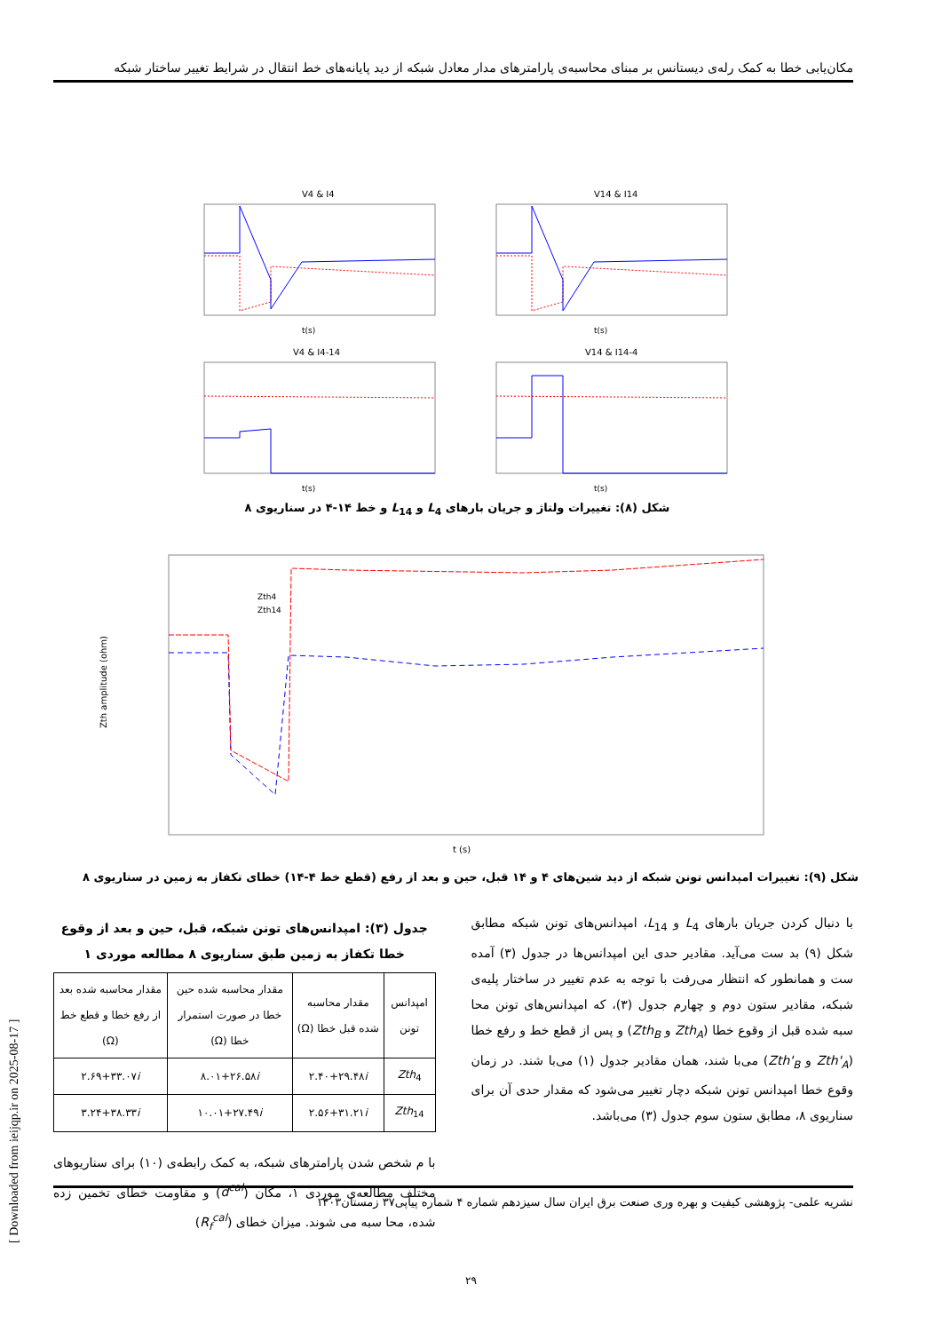مکان‌یابی خطا به کمک رله‌ی دیستانس بر مبنای محاسبه‌ی پارامترهای مدار معادل شبکه از دید پایانه‌های خط انتقال در شرایط تغییر ساختار شبکه
V4 & I4
t(s)
V14 & I14
t(s)
V4 & I4-14
t(s)
V14 & I14-4
t(s)
شکل (۸): تغییرات ولتاژ و جریان بارهای L<sub>4</sub> و L<sub>14</sub> و خط ۱۴-۴ در سناریوی ۸
Zth amplitude (ohm)
Zth4
Zth14
t (s)
شکل (۹): تغییرات امپدانس تونن شبکه از دید شین‌های ۴ و ۱۴ قبل، حین و بعد از رفع (قطع خط ۴-۱۴) خطای تکفاز به زمین در سناریوی ۸
با دنبال کردن جریان بارهای L<sub>4</sub> و L<sub>14</sub>، امپدانس‌های تونن شبکه مطابق شکل (۹) بد ست می‌آید. مقادیر حدی این امپدانس‌ها در جدول (۳) آمده ست و همانطور که انتظار می‌رفت با توجه به عدم تغییر در ساختار پلیه‌ی شبکه، مقادیر ستون دوم و چهارم جدول (۳)، که امپدانس‌های تونن محا سبه شده قبل از وقوع خطا (Zth<sub>A</sub> و Zth<sub>B</sub>) و پس از قطع خط و رفع خطا (Zth'<sub>A</sub> و Zth'<sub>B</sub>) می‌با شند، همان مقادیر جدول (۱) می‌با شند. در زمان وقوع خطا امپدانس تونن شبکه دچار تغییر می‌شود که مقدار حدی آن برای سناریوی ۸، مطابق ستون سوم جدول (۳) می‌باشد.
جدول (۳): امپدانس‌های تونن شبکه، قبل، حین و بعد از وقوع خطا تکفاز به زمین طبق سناریوی ۸ مطالعه موردی ۱
| امپدانس تونن | مقدار محاسبه شده قبل خطا (Ω) | مقدار محاسبه شده حین خطا در صورت استمرار خطا (Ω) | مقدار محاسبه شده بعد از رفع خطا و قطع خط (Ω) |
| --- | --- | --- | --- |
| Zth<sub>4</sub> | ۲.۴۰+۲۹.۴۸ i | ۸.۰۱+۲۶.۵۸ i | ۲.۶۹+۳۳.۰۷ i |
| Zth<sub>14</sub> | ۲.۵۶+۳۱.۲۱ i | ۱۰.۰۱+۲۷.۴۹ i | ۳.۲۴+۳۸.۳۳ i |
با م شخص شدن پارامترهای شبکه، به کمک رابطه‌ی (۱۰) برای سناریوهای مختلف مطالعه‌ی موردی ۱، مکان (d<sup>cal</sup>) و مقاومت خطای تخمین زده شده، محا سبه می شوند. میزان خطای (R<sub>f</sub><sup>cal</sup>)
نشریه علمی- پژوهشی کیفیت و بهره وری صنعت برق ایران سال سیزدهم شماره ۴ شماره پیاپی۳۷ زمستان۱۴۰۳
۲۹
[ Downloaded from ieijqp.ir on 2025-08-17 ]